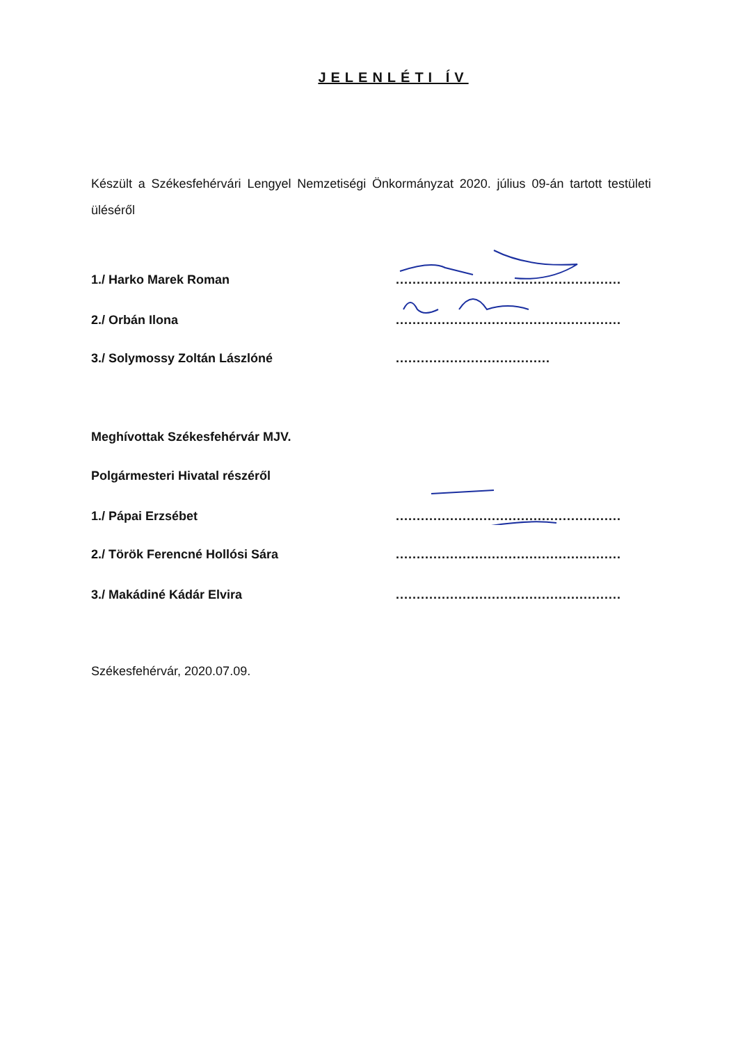JELENLÉTI ÍV
Készült a Székesfehérvári Lengyel Nemzetiségi Önkormányzat 2020. július 09-án tartott testületi üléséről
1./ Harko Marek Roman.........................................................
2./ Orbán Ilona.........................................................
3./ Solymossy Zoltán Lászlóné.....................................
Meghívottak Székesfehérvár MJV.
Polgármesteri Hivatal részéről
1./ Pápai Erzsébet.........................................................
2./ Török Ferencné Hollósi Sára.........................................................
3./ Makádiné Kádár Elvira.........................................................
Székesfehérvár, 2020.07.09.